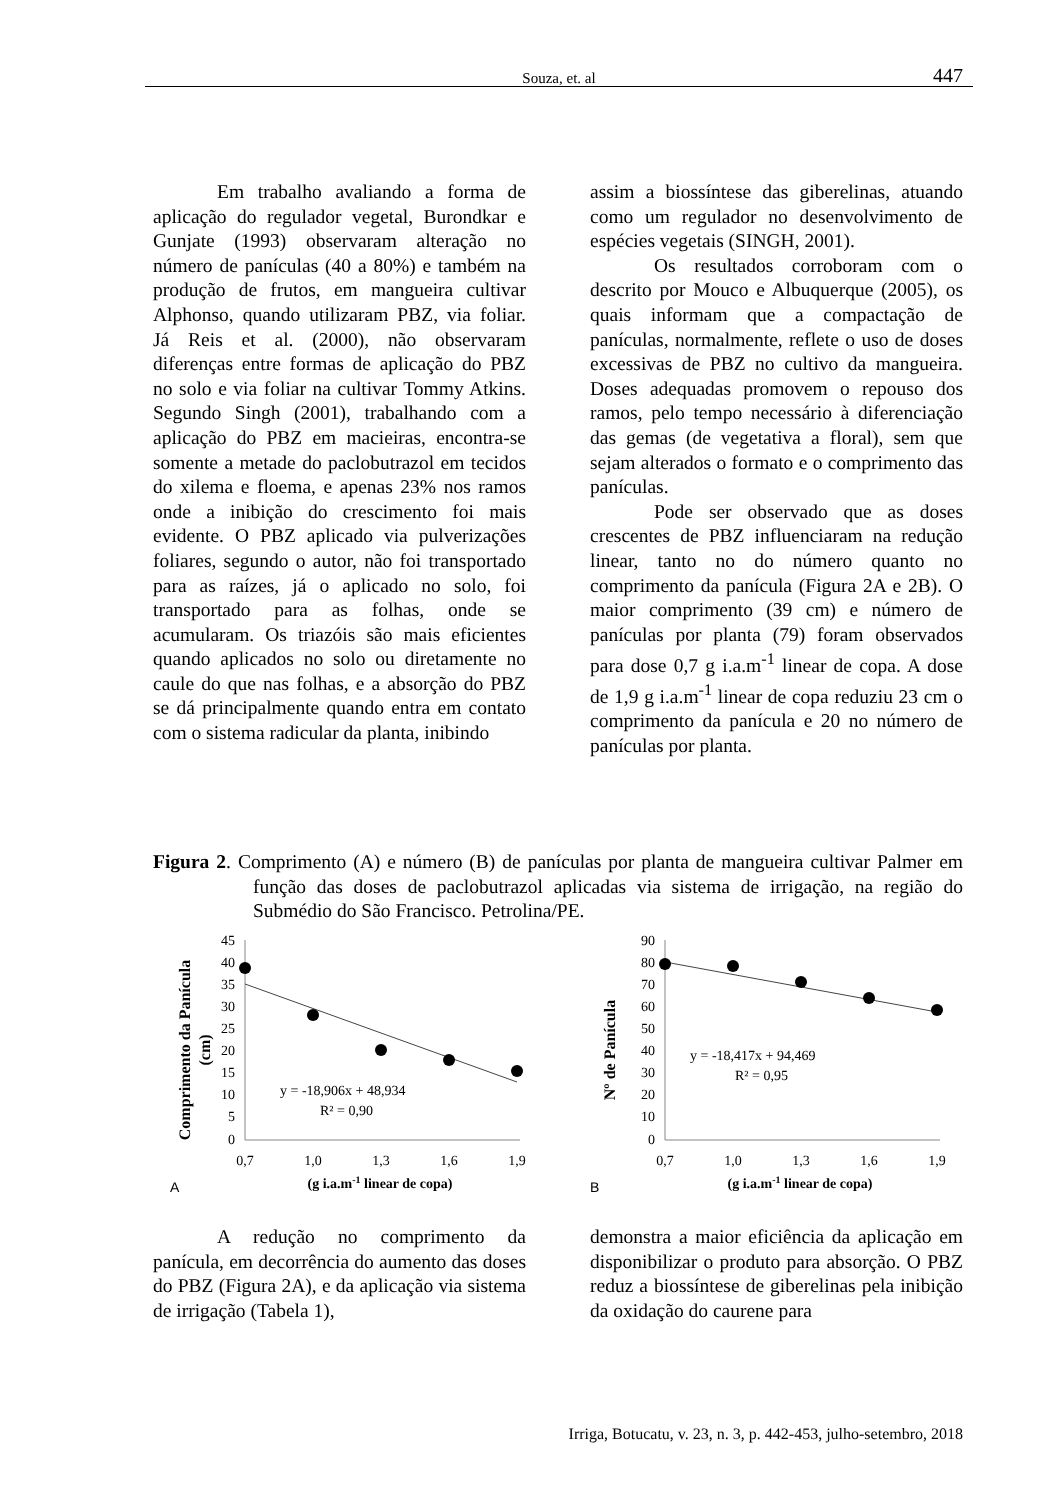Souza, et. al 447
Em trabalho avaliando a forma de aplicação do regulador vegetal, Burondkar e Gunjate (1993) observaram alteração no número de panículas (40 a 80%) e também na produção de frutos, em mangueira cultivar Alphonso, quando utilizaram PBZ, via foliar. Já Reis et al. (2000), não observaram diferenças entre formas de aplicação do PBZ no solo e via foliar na cultivar Tommy Atkins. Segundo Singh (2001), trabalhando com a aplicação do PBZ em macieiras, encontra-se somente a metade do paclobutrazol em tecidos do xilema e floema, e apenas 23% nos ramos onde a inibição do crescimento foi mais evidente. O PBZ aplicado via pulverizações foliares, segundo o autor, não foi transportado para as raízes, já o aplicado no solo, foi transportado para as folhas, onde se acumularam. Os triazóis são mais eficientes quando aplicados no solo ou diretamente no caule do que nas folhas, e a absorção do PBZ se dá principalmente quando entra em contato com o sistema radicular da planta, inibindo
assim a biossíntese das giberelinas, atuando como um regulador no desenvolvimento de espécies vegetais (SINGH, 2001).
Os resultados corroboram com o descrito por Mouco e Albuquerque (2005), os quais informam que a compactação de panículas, normalmente, reflete o uso de doses excessivas de PBZ no cultivo da mangueira. Doses adequadas promovem o repouso dos ramos, pelo tempo necessário à diferenciação das gemas (de vegetativa a floral), sem que sejam alterados o formato e o comprimento das panículas.
Pode ser observado que as doses crescentes de PBZ influenciaram na redução linear, tanto no do número quanto no comprimento da panícula (Figura 2A e 2B). O maior comprimento (39 cm) e número de panículas por planta (79) foram observados para dose 0,7 g i.a.m<sup>-1</sup> linear de copa. A dose de 1,9 g i.a.m<sup>-1</sup> linear de copa reduziu 23 cm o comprimento da panícula e 20 no número de panículas por planta.
Figura 2. Comprimento (A) e número (B) de panículas por planta de mangueira cultivar Palmer em função das doses de paclobutrazol aplicadas via sistema de irrigação, na região do Submédio do São Francisco. Petrolina/PE.
Comprimento da Panícula
(cm)
45
40
35
30
25
20
15
10
5
0
y = -18,906x + 48,934
R² = 0,90
0,7
1,0
1,3
1,6
1,9
A
(g i.a.m-1 linear de copa)
Nº de Panícula
90
80
70
60
50
40
30
20
10
0
y = -18,417x + 94,469
R² = 0,95
0,7
1,0
1,3
1,6
1,9
B
(g i.a.m-1 linear de copa)
A redução no comprimento da panícula, em decorrência do aumento das doses do PBZ (Figura 2A), e da aplicação via sistema de irrigação (Tabela 1),
demonstra a maior eficiência da aplicação em disponibilizar o produto para absorção. O PBZ reduz a biossíntese de giberelinas pela inibição da oxidação do caurene para
Irriga, Botucatu, v. 23, n. 3, p. 442-453, julho-setembro, 2018